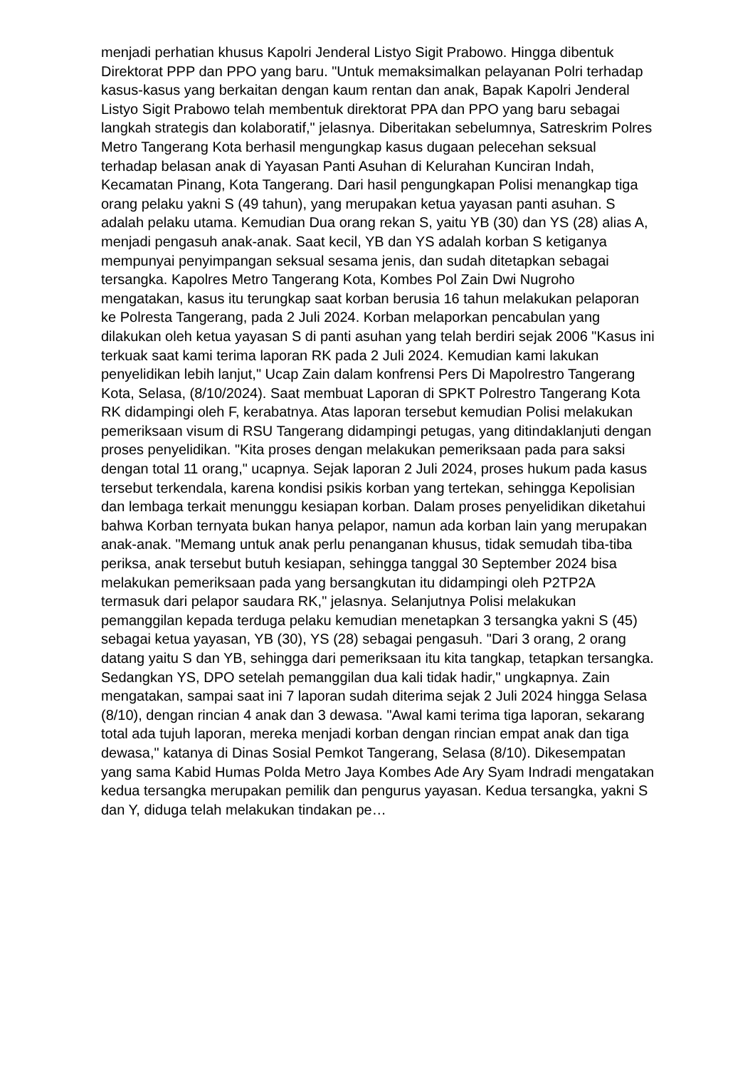menjadi perhatian khusus Kapolri Jenderal Listyo Sigit Prabowo. Hingga dibentuk Direktorat PPP dan PPO yang baru. "Untuk memaksimalkan pelayanan Polri terhadap kasus-kasus yang berkaitan dengan kaum rentan dan anak, Bapak Kapolri Jenderal Listyo Sigit Prabowo telah membentuk direktorat PPA dan PPO yang baru sebagai langkah strategis dan kolaboratif," jelasnya. Diberitakan sebelumnya, Satreskrim Polres Metro Tangerang Kota berhasil mengungkap kasus dugaan pelecehan seksual terhadap belasan anak di Yayasan Panti Asuhan di Kelurahan Kunciran Indah, Kecamatan Pinang, Kota Tangerang. Dari hasil pengungkapan Polisi menangkap tiga orang pelaku yakni S (49 tahun), yang merupakan ketua yayasan panti asuhan. S adalah pelaku utama. Kemudian Dua orang rekan S, yaitu YB (30) dan YS (28) alias A, menjadi pengasuh anak-anak. Saat kecil, YB dan YS adalah korban S ketiganya mempunyai penyimpangan seksual sesama jenis, dan sudah ditetapkan sebagai tersangka. Kapolres Metro Tangerang Kota, Kombes Pol Zain Dwi Nugroho mengatakan, kasus itu terungkap saat korban berusia 16 tahun melakukan pelaporan ke Polresta Tangerang, pada 2 Juli 2024. Korban melaporkan pencabulan yang dilakukan oleh ketua yayasan S di panti asuhan yang telah berdiri sejak 2006 "Kasus ini terkuak saat kami terima laporan RK pada 2 Juli 2024. Kemudian kami lakukan penyelidikan lebih lanjut," Ucap Zain dalam konfrensi Pers Di Mapolrestro Tangerang Kota, Selasa, (8/10/2024). Saat membuat Laporan di SPKT Polrestro Tangerang Kota RK didampingi oleh F, kerabatnya. Atas laporan tersebut kemudian Polisi melakukan pemeriksaan visum di RSU Tangerang didampingi petugas, yang ditindaklanjuti dengan proses penyelidikan. "Kita proses dengan melakukan pemeriksaan pada para saksi dengan total 11 orang," ucapnya. Sejak laporan 2 Juli 2024, proses hukum pada kasus tersebut terkendala, karena kondisi psikis korban yang tertekan, sehingga Kepolisian dan lembaga terkait menunggu kesiapan korban. Dalam proses penyelidikan diketahui bahwa Korban ternyata bukan hanya pelapor, namun ada korban lain yang merupakan anak-anak. "Memang untuk anak perlu penanganan khusus, tidak semudah tiba-tiba periksa, anak tersebut butuh kesiapan, sehingga tanggal 30 September 2024 bisa melakukan pemeriksaan pada yang bersangkutan itu didampingi oleh P2TP2A termasuk dari pelapor saudara RK," jelasnya. Selanjutnya Polisi melakukan pemanggilan kepada terduga pelaku kemudian menetapkan 3 tersangka yakni S (45) sebagai ketua yayasan, YB (30), YS (28) sebagai pengasuh. "Dari 3 orang, 2 orang datang yaitu S dan YB, sehingga dari pemeriksaan itu kita tangkap, tetapkan tersangka. Sedangkan YS, DPO setelah pemanggilan dua kali tidak hadir," ungkapnya. Zain mengatakan, sampai saat ini 7 laporan sudah diterima sejak 2 Juli 2024 hingga Selasa (8/10), dengan rincian 4 anak dan 3 dewasa. "Awal kami terima tiga laporan, sekarang total ada tujuh laporan, mereka menjadi korban dengan rincian empat anak dan tiga dewasa," katanya di Dinas Sosial Pemkot Tangerang, Selasa (8/10). Dikesempatan yang sama Kabid Humas Polda Metro Jaya Kombes Ade Ary Syam Indradi mengatakan kedua tersangka merupakan pemilik dan pengurus yayasan. Kedua tersangka, yakni S dan Y, diduga telah melakukan tindakan pe…